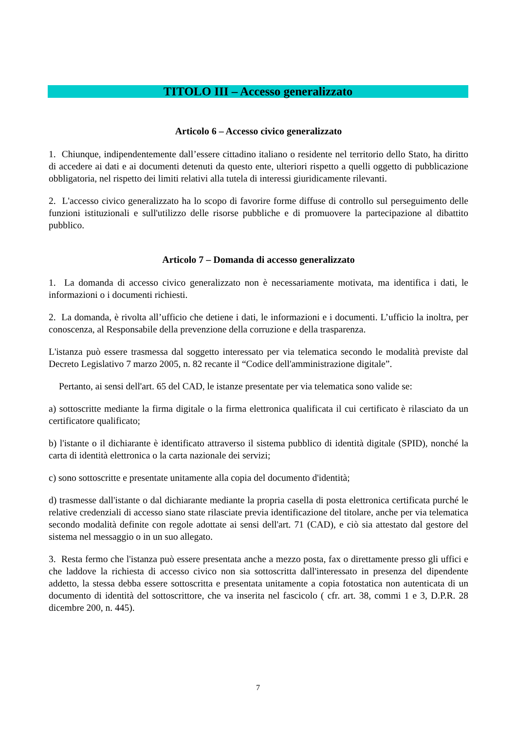TITOLO III – Accesso generalizzato
Articolo 6 – Accesso civico generalizzato
1. Chiunque, indipendentemente dall’essere cittadino italiano o residente nel territorio dello Stato, ha diritto di accedere ai dati e ai documenti detenuti da questo ente, ulteriori rispetto a quelli oggetto di pubblicazione obbligatoria, nel rispetto dei limiti relativi alla tutela di interessi giuridicamente rilevanti.
2. L'accesso civico generalizzato ha lo scopo di favorire forme diffuse di controllo sul perseguimento delle funzioni istituzionali e sull'utilizzo delle risorse pubbliche e di promuovere la partecipazione al dibattito pubblico.
Articolo 7 – Domanda di accesso generalizzato
1. La domanda di accesso civico generalizzato non è necessariamente motivata, ma identifica i dati, le informazioni o i documenti richiesti.
2. La domanda, è rivolta all’ufficio che detiene i dati, le informazioni e i documenti. L’ufficio la inoltra, per conoscenza, al Responsabile della prevenzione della corruzione e della trasparenza.
L'istanza può essere trasmessa dal soggetto interessato per via telematica secondo le modalità previste dal Decreto Legislativo 7 marzo 2005, n. 82 recante il “Codice dell'amministrazione digitale”.
Pertanto, ai sensi dell'art. 65 del CAD, le istanze presentate per via telematica sono valide se:
a) sottoscritte mediante la firma digitale o la firma elettronica qualificata il cui certificato è rilasciato da un certificatore qualificato;
b) l'istante o il dichiarante è identificato attraverso il sistema pubblico di identità digitale (SPID), nonché la carta di identità elettronica o la carta nazionale dei servizi;
c) sono sottoscritte e presentate unitamente alla copia del documento d'identità;
d) trasmesse dall'istante o dal dichiarante mediante la propria casella di posta elettronica certificata purché le relative credenziali di accesso siano state rilasciate previa identificazione del titolare, anche per via telematica secondo modalità definite con regole adottate ai sensi dell'art. 71 (CAD), e ciò sia attestato dal gestore del sistema nel messaggio o in un suo allegato.
3. Resta fermo che l'istanza può essere presentata anche a mezzo posta, fax o direttamente presso gli uffici e che laddove la richiesta di accesso civico non sia sottoscritta dall'interessato in presenza del dipendente addetto, la stessa debba essere sottoscritta e presentata unitamente a copia fotostatica non autenticata di un documento di identità del sottoscrittore, che va inserita nel fascicolo ( cfr. art. 38, commi 1 e 3, D.P.R. 28 dicembre 200, n. 445).
7